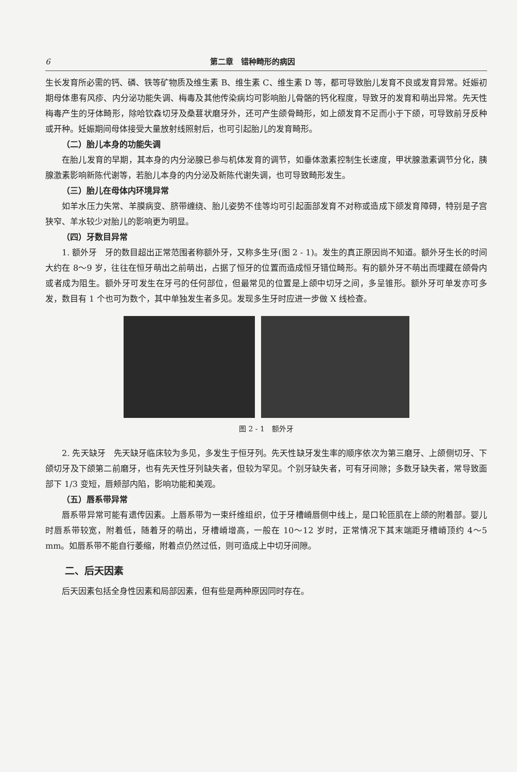6 第二章　错种畸形的病因
生长发育所必需的钙、磷、铁等矿物质及维生素 B、维生素 C、维生素 D 等，都可导致胎儿发育不良或发育异常。妊娠初期母体患有风疹、内分泌功能失调、梅毒及其他传染病均可影响胎儿骨骼的钙化程度，导致牙的发育和萌出异常。先天性梅毒产生的牙体畸形，除哈钦森切牙及桑葚状磨牙外，还可产生颌骨畸形，如上颌发育不足而小于下颌，可导致前牙反种或开种。妊娠期间母体接受大量放射线照射后，也可引起胎儿的发育畸形。
（二）胎儿本身的功能失调
在胎儿发育的早期，其本身的内分泌腺已参与机体发育的调节，如垂体激素控制生长速度，甲状腺激素调节分化，胰腺激素影响新陈代谢等，若胎儿本身的内分泌及新陈代谢失调，也可导致畸形发生。
（三）胎儿在母体内环境异常
如羊水压力失常、羊膜病变、脐带缠绕、胎儿姿势不佳等均可引起面部发育不对称或造成下颌发育障碍，特别是子宫狭窄、羊水较少对胎儿的影响更为明显。
（四）牙数目异常
1. 额外牙　牙的数目超出正常范围者称额外牙，又称多生牙(图 2 - 1)。发生的真正原因尚不知道。额外牙生长的时间大约在 8～9 岁，往往在恒牙萌出之前萌出，占据了恒牙的位置而造成恒牙错位畸形。有的额外牙不萌出而埋藏在颌骨内或者成为阻生。额外牙可发生在牙弓的任何部位，但最常见的位置是上颌中切牙之间，多呈锥形。额外牙可单发亦可多发，数目有 1 个也可为数个，其中单独发生者多见。发现多生牙时应进一步做 X 线检查。
图 2 - 1　额外牙
2. 先天缺牙　先天缺牙临床较为多见，多发生于恒牙列。先天性缺牙发生率的顺序依次为第三磨牙、上颌侧切牙、下颌切牙及下颌第二前磨牙，也有先天性牙列缺失者，但较为罕见。个别牙缺失者，可有牙间隙；多数牙缺失者，常导致面部下 1/3 变短，唇颊部内陷，影响功能和美观。
（五）唇系带异常
唇系带异常可能有遗传因素。上唇系带为一束纤维组织，位于牙槽嵴唇侧中线上，是口轮匝肌在上颌的附着部。婴儿时唇系带较宽，附着低，随着牙的萌出，牙槽嵴增高，一般在 10～12 岁时，正常情况下其末端距牙槽嵴顶约 4～5 mm。如唇系带不能自行萎缩，附着点仍然过低，则可造成上中切牙间隙。
二、后天因素
后天因素包括全身性因素和局部因素，但有些是两种原因同时存在。